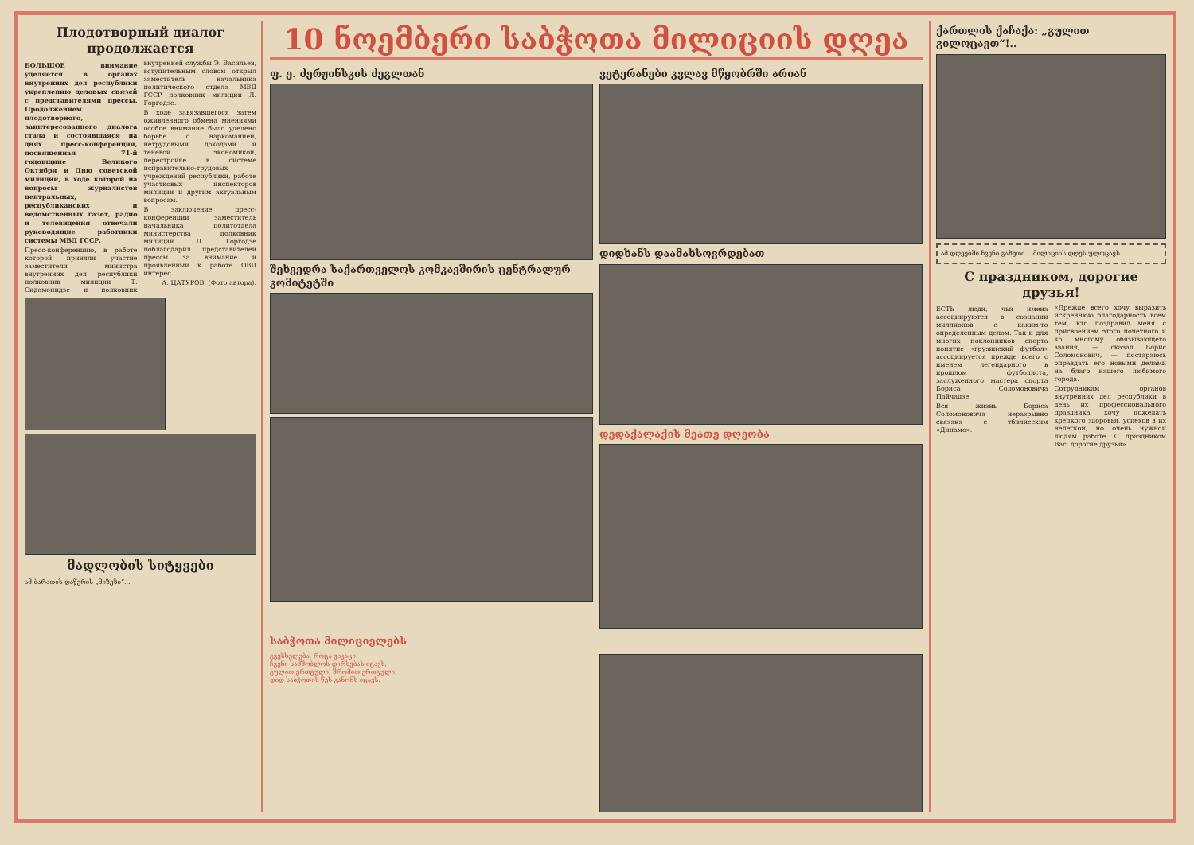Плодотворный диалог продолжается
БОЛЬШОЕ внимание уделяется в органах внутренних дел республики укреплению деловых связей с представителями прессы. Продолжением плодотворного, заинтересованного диалога стала и состоявшаяся на днях пресс-конференция, посвященная 71-й годовщине Великого Октября и Дню советской милиции, в ходе которой на вопросы журналистов центральных, республиканских и ведомственных газет, радио и телевидения отвечали руководящие работники системы МВД ГССР.
Пресс-конференцию, в работе которой приняли участие заместители министра внутренних дел республики полковник милиции Т. Сидамонидзе и полковник внутренней службы Э. Васильев, вступительным словом открыл заместитель начальника политического отдела МВД ГССР полковник милиции Л. Горгодзе.
В ходе завязавшегося затем оживленного обмена мнениями особое внимание было уделено борьбе с наркоманией, нетрудовыми доходами и теневой экономикой, перестройке в системе исправительно-трудовых учреждений республики, работе участковых инспекторов милиции и другим актуальным вопросам.
В заключение пресс-конференции заместитель начальника политотдела министерства полковник милиции Л. Горгодзе поблагодарил представителей прессы за внимание и проявленный к работе ОВД интерес.
А. ЦАТУРОВ. (Фото автора).
მადლობის სიტყვები
ამ ბარათის დაწერის „მიზეზი“...
...
10 ნოემბერი საბჭოთა მილიციის დღეა
ფ. ე. ძერჟინსკის ძეგლთან
შეხვედრა საქართველოს კომკავშირის ცენტრალურ კომიტეტში
ვეტერანები კვლავ მწყობრში არიან
დიდხანს დაამახსოვრდებათ
დედაქალაქის მეათე დღეობა
საბჭოთა მილიციელებს
გვესხელება, როცა ვიკაცი
ჩვენი სამშობლოს დირსებას იცავს,
გულით ერთგული, შრომით ერთგული,
დიდ საბჭოთის წეს-კანონს იცავს.
ქართლის ქაჩაქა: „გულით გილოცავთ“!..
ამ დღეებში ჩვენი გაზეთი... მილიციის დღეს ულოცავს.
С праздником, дорогие друзья!
ЕСТЬ люди, чьи имена ассоциируются в сознании миллионов с каким-то определенным делом. Так и для многих поклонников спорта понятие «грузинский футбол» ассоциируется прежде всего с именем легендарного в прошлом футболиста, заслуженного мастера спорта Бориса Соломоновича Пайчадзе.
Вся жизнь Бориса Соломоновича неразрывно связана с тбилисским «Динамо».
«Прежде всего хочу выразить искреннюю благодарность всем тем, кто поздравил меня с присвоением этого почетного и ко многому обязывающего звания, — сказал Борис Соломонович, — постараюсь оправдать его новыми делами на благо нашего любимого города.
Сотрудникам органов внутренних дел республики в день их профессионального праздника хочу пожелать крепкого здоровья, успехов в их нелегкой, но очень нужной людям работе. С праздником Вас, дорогие друзья».